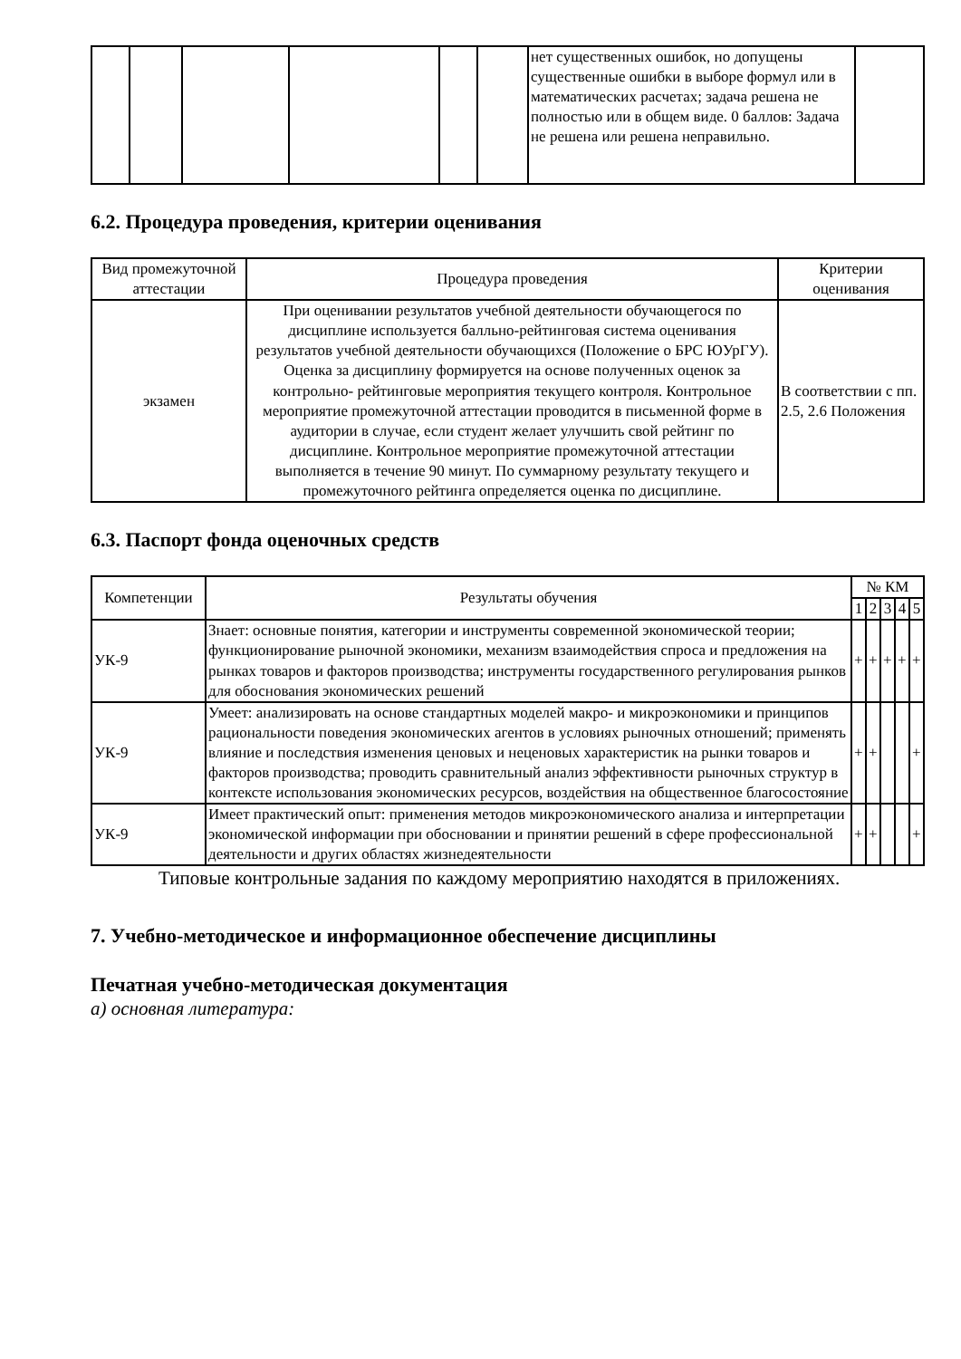| | | | | | | нет существенных ошибок, но допущены существенные ошибки в выборе формул или в математических расчетах; задача решена не полностью или в общем виде. 0 баллов: Задача не решена или решена неправильно. | |
6.2. Процедура проведения, критерии оценивания
| Вид промежуточной аттестации | Процедура проведения | Критерии оценивания |
| --- | --- | --- |
| экзамен | При оценивании результатов учебной деятельности обучающегося по дисциплине используется балльно-рейтинговая система оценивания результатов учебной деятельности обучающихся (Положение о БРС ЮУрГУ). Оценка за дисциплину формируется на основе полученных оценок за контрольно- рейтинговые мероприятия текущего контроля. Контрольное мероприятие промежуточной аттестации проводится в письменной форме в аудитории в случае, если студент желает улучшить свой рейтинг по дисциплине. Контрольное мероприятие промежуточной аттестации выполняется в течение 90 минут. По суммарному результату текущего и промежуточного рейтинга определяется оценка по дисциплине. | В соответствии с пп. 2.5, 2.6 Положения |
6.3. Паспорт фонда оценочных средств
| Компетенции | Результаты обучения | № КМ | | | | |
| --- | --- | --- | --- | --- | --- | --- |
| | | 1 | 2 | 3 | 4 | 5 |
| УК-9 | Знает: основные понятия, категории и инструменты современной экономической теории; функционирование рыночной экономики, механизм взаимодействия спроса и предложения на рынках товаров и факторов производства; инструменты государственного регулирования рынков для обоснования экономических решений | + | + | + | + | + |
| УК-9 | Умеет: анализировать на основе стандартных моделей макро- и микроэкономики и принципов рациональности поведения экономических агентов в условиях рыночных отношений; применять влияние и последствия изменения ценовых и неценовых характеристик на рынки товаров и факторов производства; проводить сравнительный анализ эффективности рыночных структур в контексте использования экономических ресурсов, воздействия на общественное благосостояние | + | + | | | + |
| УК-9 | Имеет практический опыт: применения методов микроэкономического анализа и интерпретации экономической информации при обосновании и принятии решений в сфере профессиональной деятельности и других областях жизнедеятельности | + | + | | | + |
Типовые контрольные задания по каждому мероприятию находятся в приложениях.
7. Учебно-методическое и информационное обеспечение дисциплины
Печатная учебно-методическая документация
а) основная литература: